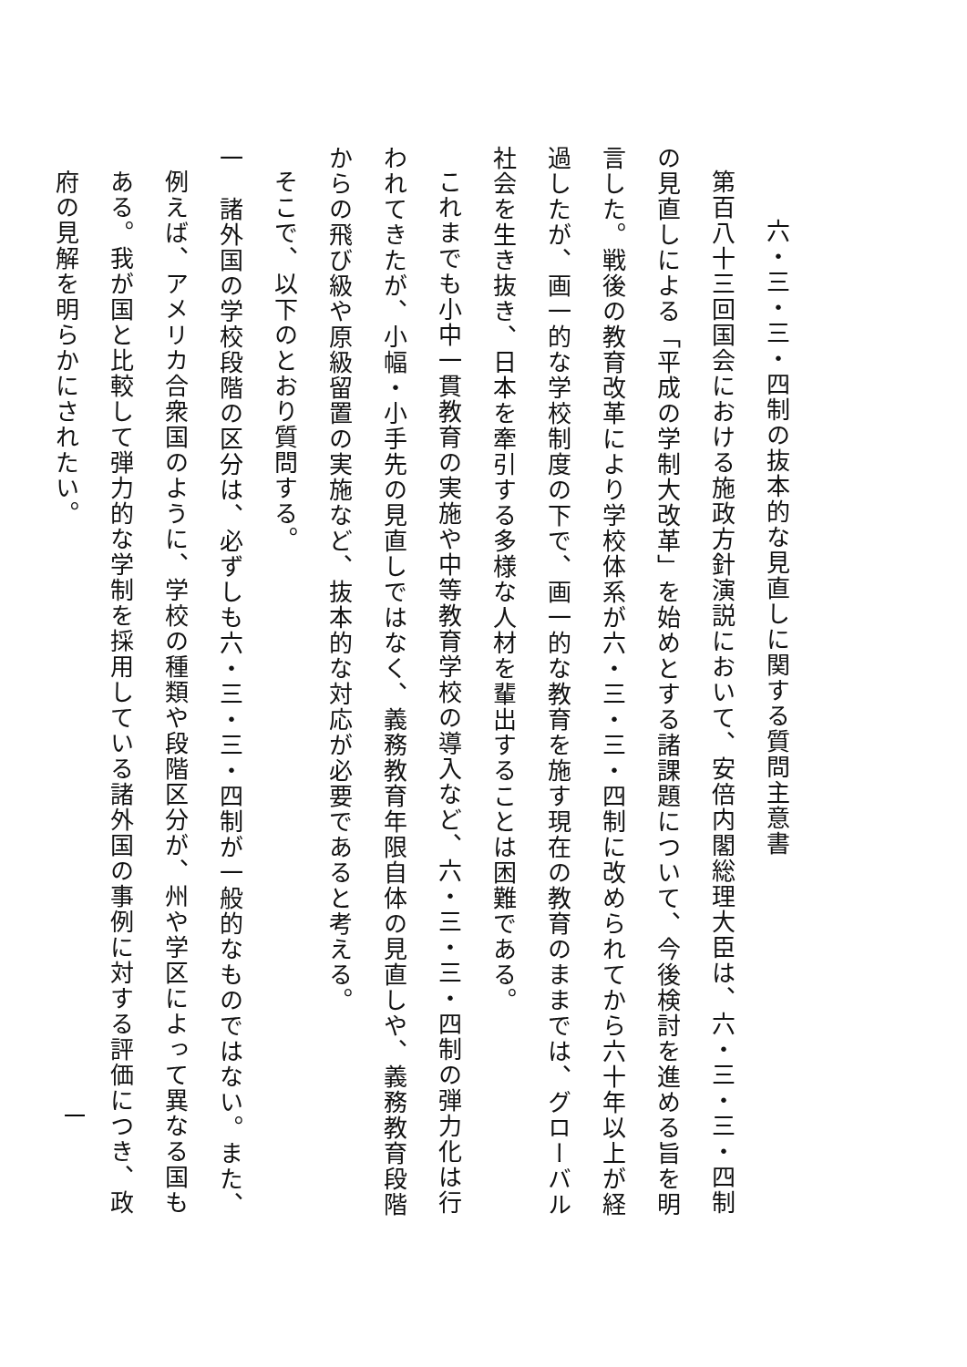六・三・三・四制の抜本的な見直しに関する質問主意書
第百八十三回国会における施政方針演説において、安倍内閣総理大臣は、六・三・三・四制の見直しによる「平成の学制大改革」を始めとする諸課題について、今後検討を進める旨を明言した。戦後の教育改革により学校体系が六・三・三・四制に改められてから六十年以上が経過したが、画一的な学校制度の下で、画一的な教育を施す現在の教育のままでは、グローバル社会を生き抜き、日本を牽引する多様な人材を輩出することは困難である。
これまでも小中一貫教育の実施や中等教育学校の導入など、六・三・三・四制の弾力化は行われてきたが、小幅・小手先の見直しではなく、義務教育年限自体の見直しや、義務教育段階からの飛び級や原級留置の実施など、抜本的な対応が必要であると考える。
そこで、以下のとおり質問する。
一　諸外国の学校段階の区分は、必ずしも六・三・三・四制が一般的なものではない。また、例えば、アメリカ合衆国のように、学校の種類や段階区分が、州や学区によって異なる国もある。我が国と比較して弾力的な学制を採用している諸外国の事例に対する評価につき、政府の見解を明らかにされたい。
一